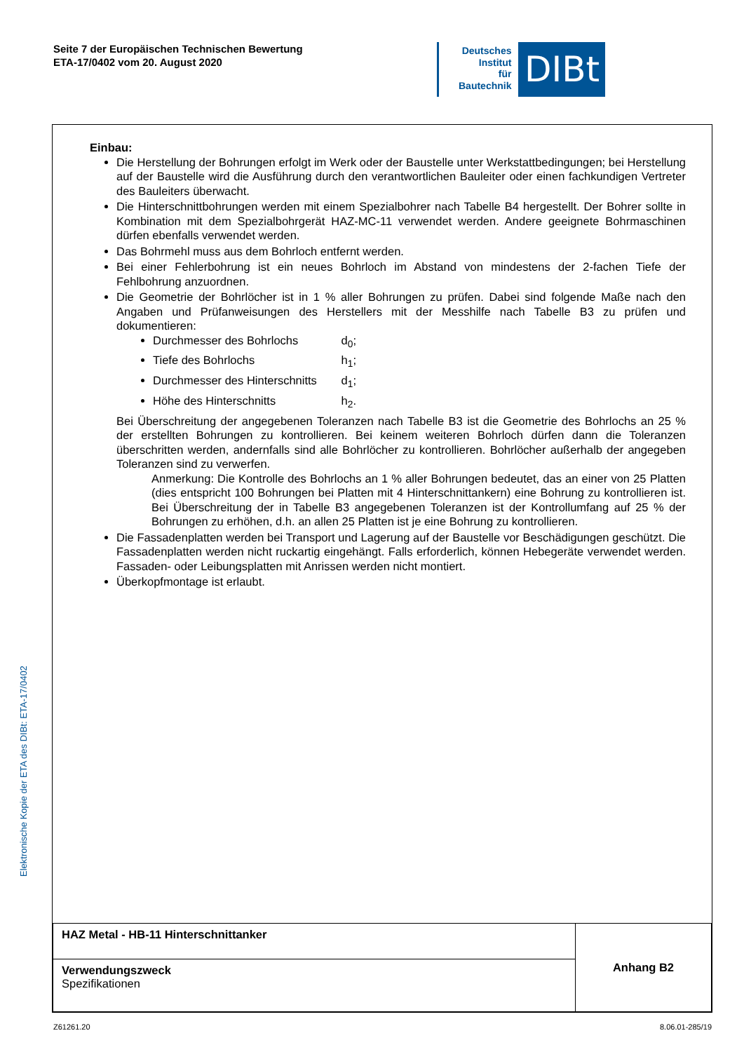Seite 7 der Europäischen Technischen Bewertung
ETA-17/0402 vom 20. August 2020
Deutsches
Institut
für
Bautechnik
DIBt
Einbau:
Die Herstellung der Bohrungen erfolgt im Werk oder der Baustelle unter Werkstattbedingungen; bei Herstellung auf der Baustelle wird die Ausführung durch den verantwortlichen Bauleiter oder einen fachkundigen Vertreter des Bauleiters überwacht.
Die Hinterschnittbohrungen werden mit einem Spezialbohrer nach Tabelle B4 hergestellt. Der Bohrer sollte in Kombination mit dem Spezialbohrgerät HAZ-MC-11 verwendet werden. Andere geeignete Bohrmaschinen dürfen ebenfalls verwendet werden.
Das Bohrmehl muss aus dem Bohrloch entfernt werden.
Bei einer Fehlerbohrung ist ein neues Bohrloch im Abstand von mindestens der 2-fachen Tiefe der Fehlbohrung anzuordnen.
Die Geometrie der Bohrlöcher ist in 1 % aller Bohrungen zu prüfen. Dabei sind folgende Maße nach den Angaben und Prüfanweisungen des Herstellers mit der Messhilfe nach Tabelle B3 zu prüfen und dokumentieren:
Durchmesser des Bohrlochs d<sub>0</sub>;
Tiefe des Bohrlochs h<sub>1</sub>;
Durchmesser des Hinterschnitts d<sub>1</sub>;
Höhe des Hinterschnitts h<sub>2</sub>.
Bei Überschreitung der angegebenen Toleranzen nach Tabelle B3 ist die Geometrie des Bohrlochs an 25 % der erstellten Bohrungen zu kontrollieren. Bei keinem weiteren Bohrloch dürfen dann die Toleranzen überschritten werden, andernfalls sind alle Bohrlöcher zu kontrollieren. Bohrlöcher außerhalb der angegeben Toleranzen sind zu verwerfen.
Anmerkung: Die Kontrolle des Bohrlochs an 1 % aller Bohrungen bedeutet, das an einer von 25 Platten (dies entspricht 100 Bohrungen bei Platten mit 4 Hinterschnittankern) eine Bohrung zu kontrollieren ist. Bei Überschreitung der in Tabelle B3 angegebenen Toleranzen ist der Kontrollumfang auf 25 % der Bohrungen zu erhöhen, d.h. an allen 25 Platten ist je eine Bohrung zu kontrollieren.
Die Fassadenplatten werden bei Transport und Lagerung auf der Baustelle vor Beschädigungen geschützt. Die Fassadenplatten werden nicht ruckartig eingehängt. Falls erforderlich, können Hebegeräte verwendet werden. Fassaden- oder Leibungsplatten mit Anrissen werden nicht montiert.
Überkopfmontage ist erlaubt.
| HAZ Metal - HB-11 Hinterschnittanker | Anhang B2 |
| Verwendungszweck Spezifikationen | |
Elektronische Kopie der ETA des DIBt: ETA-17/0402
Z61261.20 8.06.01-285/19